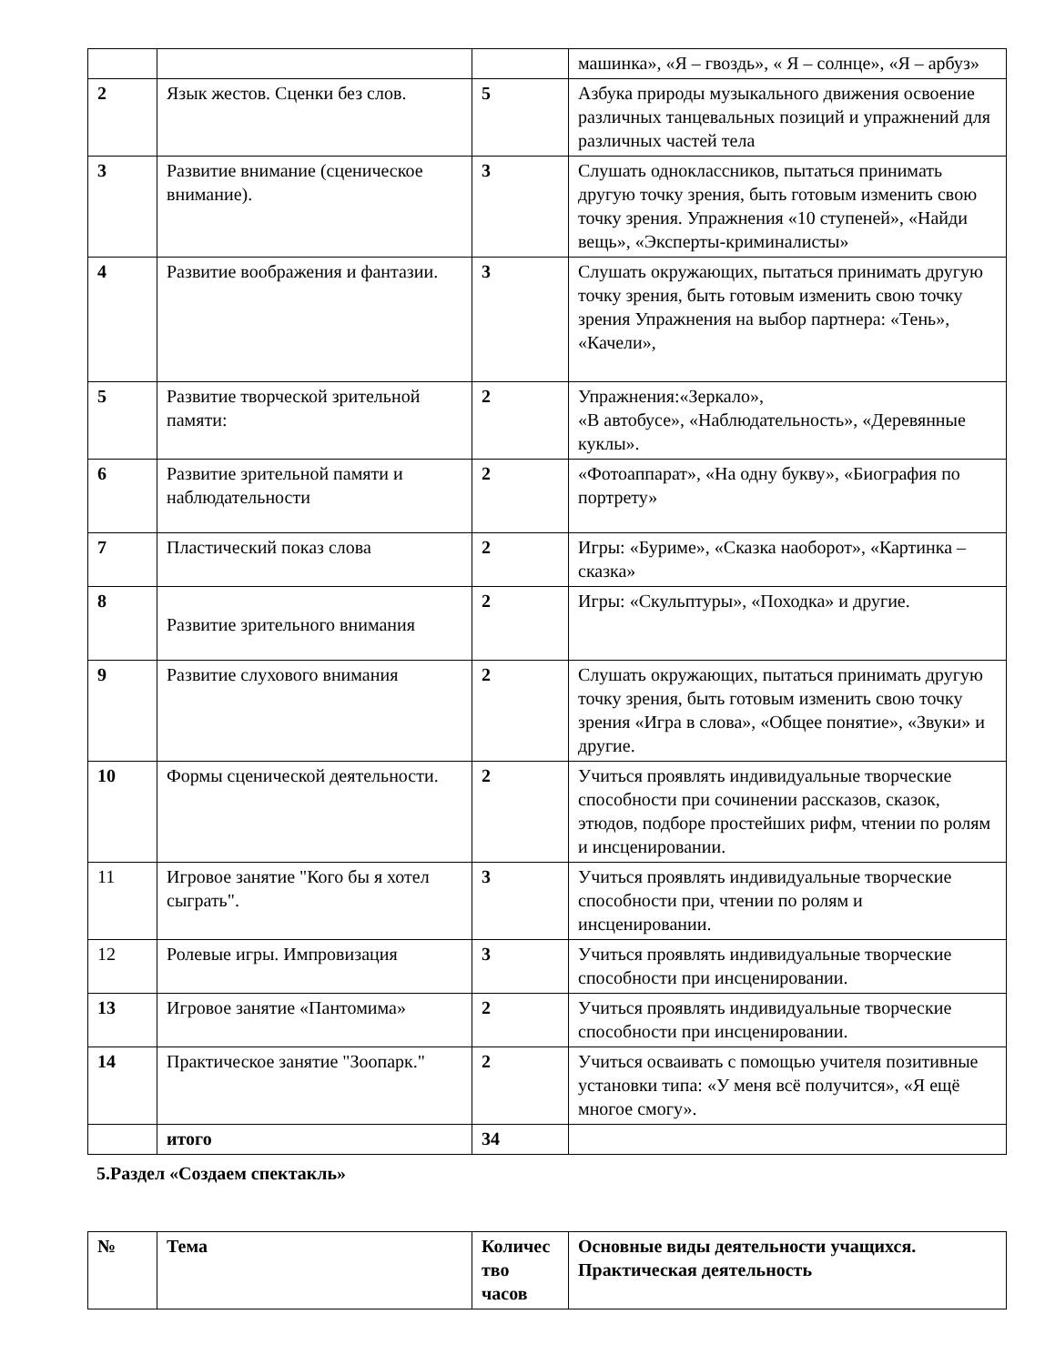| | | | машинка», «Я – гвоздь», « Я – солнце», «Я – арбуз» |
| 2 | Язык жестов. Сценки без слов. | 5 | Азбука природы музыкального движения освоение различных танцевальных позиций и упражнений для различных частей тела |
| 3 | Развитие внимание (сценическое внимание). | 3 | Слушать одноклассников, пытаться принимать другую точку зрения, быть готовым изменить свою точку зрения. Упражнения «10 ступеней», «Найди вещь», «Эксперты-криминалисты» |
| 4 | Развитие воображения и фантазии. | 3 | Слушать окружающих, пытаться принимать другую точку зрения, быть готовым изменить свою точку зрения Упражнения на выбор партнера: «Тень», «Качели», |
| 5 | Развитие творческой зрительной памяти: | 2 | Упражнения:«Зеркало», «В автобусе», «Наблюдательность», «Деревянные куклы». |
| 6 | Развитие зрительной памяти и наблюдательности | 2 | «Фотоаппарат», «На одну букву», «Биография по портрету» |
| 7 | Пластический показ слова | 2 | Игры: «Буриме», «Сказка наоборот», «Картинка –сказка» |
| 8 | Развитие зрительного внимания | 2 | Игры: «Скульптуры», «Походка» и другие. |
| 9 | Развитие слухового внимания | 2 | Слушать окружающих, пытаться принимать другую точку зрения, быть готовым изменить свою точку зрения «Игра в слова», «Общее понятие», «Звуки» и другие. |
| 10 | Формы сценической деятельности. | 2 | Учиться проявлять индивидуальные творческие способности при сочинении рассказов, сказок, этюдов, подборе простейших рифм, чтении по ролям и инсценировании. |
| 11 | Игровое занятие "Кого бы я хотел сыграть". | 3 | Учиться проявлять индивидуальные творческие способности при, чтении по ролям и инсценировании. |
| 12 | Ролевые игры. Импровизация | 3 | Учиться проявлять индивидуальные творческие способности при инсценировании. |
| 13 | Игровое занятие «Пантомима» | 2 | Учиться проявлять индивидуальные творческие способности при инсценировании. |
| 14 | Практическое занятие "Зоопарк." | 2 | Учиться осваивать с помощью учителя позитивные установки типа: «У меня всё получится», «Я ещё многое смогу». |
| | итого | 34 | |
5.Раздел «Создаем спектакль»
| № | Тема | Количес тво часов | Основные виды деятельности учащихся. Практическая деятельность |
| --- | --- | --- | --- |